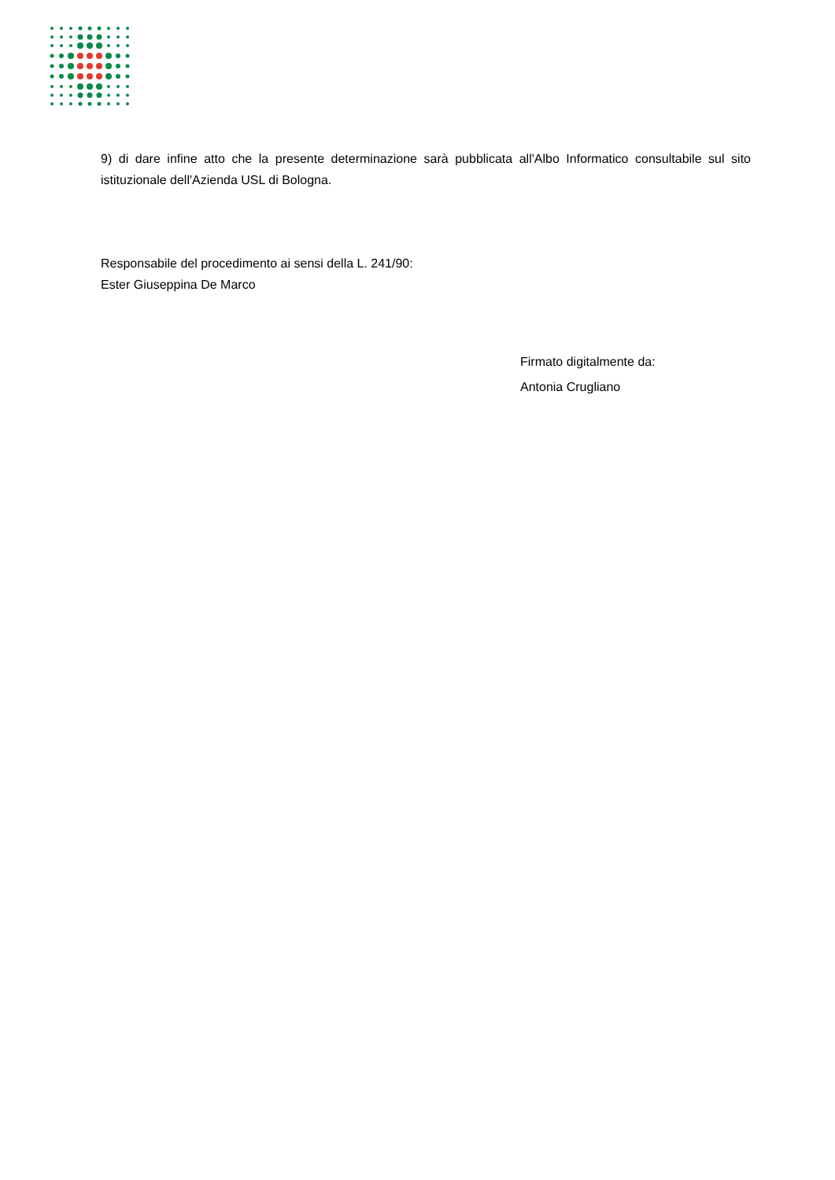9) di dare infine atto che la presente determinazione sarà pubblicata all'Albo Informatico consultabile sul sito istituzionale dell'Azienda USL di Bologna.
Responsabile del procedimento ai sensi della L. 241/90:
Ester Giuseppina De Marco
Firmato digitalmente da:
Antonia Crugliano